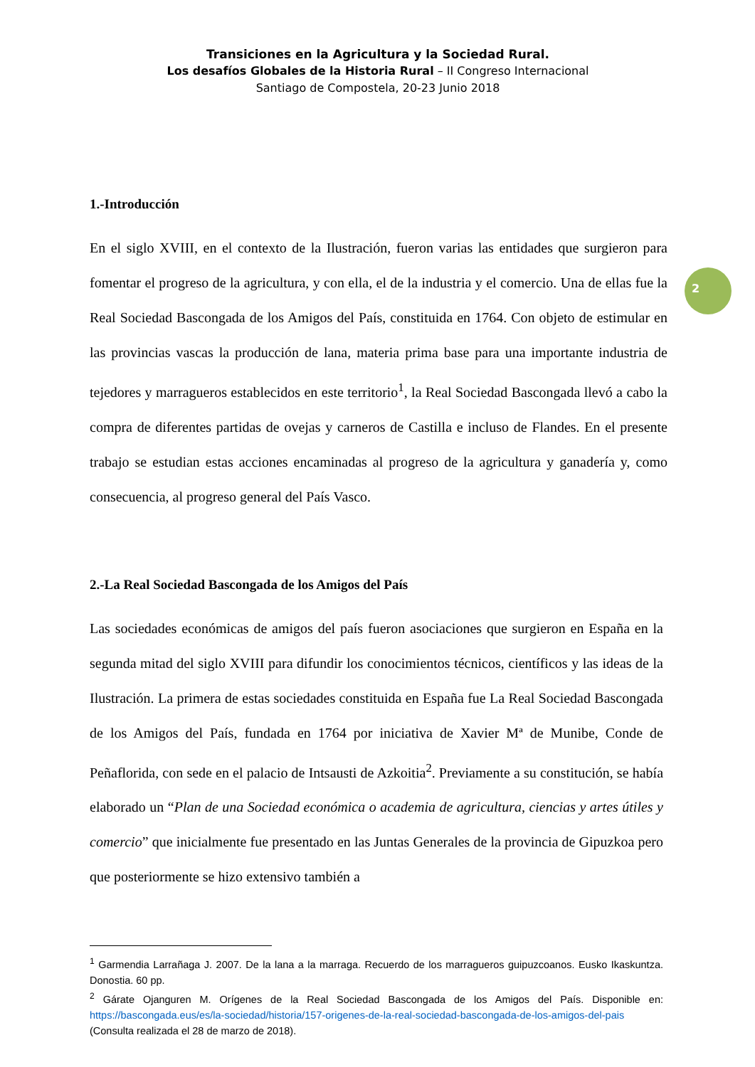Transiciones en la Agricultura y la Sociedad Rural.
Los desafíos Globales de la Historia Rural – II Congreso Internacional
Santiago de Compostela, 20-23 Junio 2018
2
1.-Introducción
En el siglo XVIII, en el contexto de la Ilustración, fueron varias las entidades que surgieron para fomentar el progreso de la agricultura, y con ella, el de la industria y el comercio. Una de ellas fue la Real Sociedad Bascongada de los Amigos del País, constituida en 1764. Con objeto de estimular en las provincias vascas la producción de lana, materia prima base para una importante industria de tejedores y marragueros establecidos en este territorio<sup>1</sup>, la Real Sociedad Bascongada llevó a cabo la compra de diferentes partidas de ovejas y carneros de Castilla e incluso de Flandes. En el presente trabajo se estudian estas acciones encaminadas al progreso de la agricultura y ganadería y, como consecuencia, al progreso general del País Vasco.
2.-La Real Sociedad Bascongada de los Amigos del País
Las sociedades económicas de amigos del país fueron asociaciones que surgieron en España en la segunda mitad del siglo XVIII para difundir los conocimientos técnicos, científicos y las ideas de la Ilustración. La primera de estas sociedades constituida en España fue La Real Sociedad Bascongada de los Amigos del País, fundada en 1764 por iniciativa de Xavier Mª de Munibe, Conde de Peñaflorida, con sede en el palacio de Intsausti de Azkoitia<sup>2</sup>. Previamente a su constitución, se había elaborado un “Plan de una Sociedad económica o academia de agricultura, ciencias y artes útiles y comercio” que inicialmente fue presentado en las Juntas Generales de la provincia de Gipuzkoa pero que posteriormente se hizo extensivo también a
<sup>1</sup> Garmendia Larrañaga J. 2007. De la lana a la marraga. Recuerdo de los marragueros guipuzcoanos. Eusko Ikaskuntza. Donostia. 60 pp.
<sup>2</sup> Gárate Ojanguren M. Orígenes de la Real Sociedad Bascongada de los Amigos del País. Disponible en: https://bascongada.eus/es/la-sociedad/historia/157-origenes-de-la-real-sociedad-bascongada-de-los-amigos-del-pais (Consulta realizada el 28 de marzo de 2018).